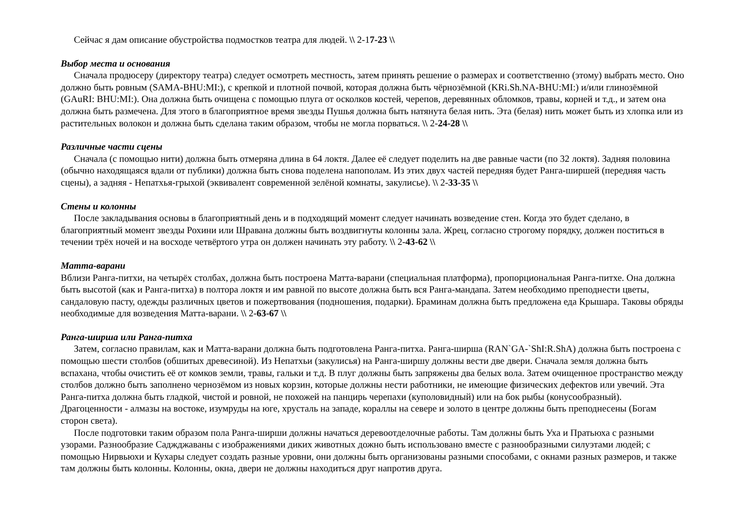Сейчас я дам описание обустройства подмостков театра для людей. \\ 2-17-23 \\
Выбор места и основания
Сначала продюсеру (директору театра) следует осмотреть местность, затем принять решение о размерах и соответственно (этому) выбрать место. Оно должно быть ровным (SAMA-BHU:MI:), с крепкой и плотной почвой, которая должна быть чёрнозёмной (KRi.Sh.NA-BHU:MI:) и/или глинозёмной (GAuRI: BHU:MI:). Она должна быть очищена с помощью плуга от осколков костей, черепов, деревянных обломков, травы, корней и т.д., и затем она должна быть размечена. Для этого в благоприятное время звезды Пушья должна быть натянута белая нить. Эта (белая) нить может быть из хлопка или из растительных волокон и должна быть сделана таким образом, чтобы не могла порваться. \\ 2-24-28 \\
Различные части сцены
Сначала (с помощью нити) должна быть отмеряна длина в 64 локтя. Далее её следует поделить на две равные части (по 32 локтя). Задняя половина (обычно находящаяся вдали от публики) должна быть снова поделена напополам. Из этих двух частей передняя будет Ранга-ширшей (передняя часть сцены), а задняя - Непатхья-грыхой (эквивалент современной зелёной комнаты, закулисье). \\ 2-33-35 \\
Стены и колонны
После закладывания основы в благоприятный день и в подходящий момент следует начинать возведение стен. Когда это будет сделано, в благоприятный момент звезды Рохини или Шравана должны быть воздвигнуты колонны зала. Жрец, согласно строгому порядку, должен поститься в течении трёх ночей и на восходе четвёртого утра он должен начинать эту работу. \\ 2-43-62 \\
Матта-варани
Вблизи Ранга-питхи, на четырёх столбах, должна быть построена Матта-варани (специальная платформа), пропорциональная Ранга-питхе. Она должна быть высотой (как и Ранга-питха) в полтора локтя и им равной по высоте должна быть вся Ранга-мандапа. Затем необходимо преподнести цветы, сандаловую пасту, одежды различных цветов и пожертвования (подношения, подарки). Браминам должна быть предложена еда Крышара. Таковы обряды необходимые для возведения Матта-варани. \\ 2-63-67 \\
Ранга-ширша или Ранга-питха
Затем, согласно правилам, как и Матта-варани должна быть подготовлена Ранга-питха. Ранга-ширша (RAN`GA-`ShI:R.ShA) должна быть построена с помощью шести столбов (обшитых древесиной). Из Непатхьи (закулисья) на Ранга-ширшу должны вести две двери. Сначала земля должна быть вспахана, чтобы очистить её от комков земли, травы, гальки и т.д. В плуг должны быть запряжены два белых вола. Затем очищенное пространство между столбов должно быть заполнено чернозёмом из новых корзин, которые должны нести работники, не имеющие физических дефектов или увечий. Эта Ранга-питха должна быть гладкой, чистой и ровной, не похожей на панцирь черепахи (куполовидный) или на бок рыбы (конусообразный). Драгоценности - алмазы на востоке, изумруды на юге, хрусталь на западе, кораллы на севере и золото в центре должны быть преподнесены (Богам сторон света).
После подготовки таким образом пола Ранга-ширши должны начаться деревоотделочные работы. Там должны быть Уха и Пратьюха с разными узорами. Разнообразие Саджджаваны с изображениями диких животных дожно быть использовано вместе с разнообразными силуэтами людей; с помощью Нирвьюхи и Кухары следует создать разные уровни, они должны быть организованы разными способами, с окнами разных размеров, и также там должны быть колонны. Колонны, окна, двери не должны находиться друг напротив друга.